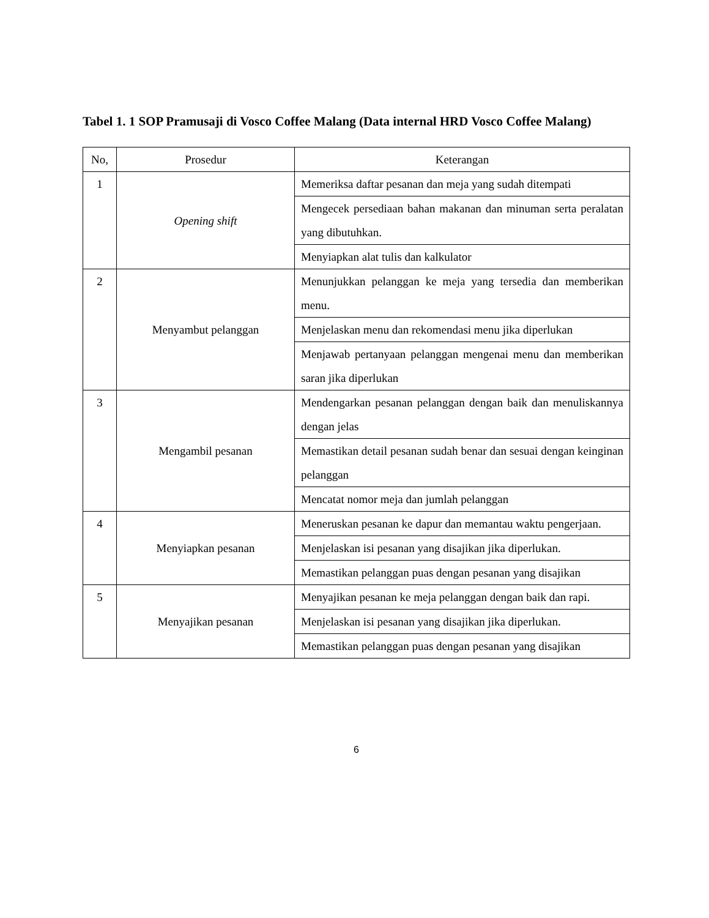Tabel 1. 1 SOP Pramusaji di Vosco Coffee Malang (Data internal HRD Vosco Coffee Malang)
| No, | Prosedur | Keterangan |
| --- | --- | --- |
| 1 | Opening shift | Memeriksa daftar pesanan dan meja yang sudah ditempati |
| | | Mengecek persediaan bahan makanan dan minuman serta peralatan yang dibutuhkan. |
| | | Menyiapkan alat tulis dan kalkulator |
| 2 | Menyambut pelanggan | Menunjukkan pelanggan ke meja yang tersedia dan memberikan menu. |
| | | Menjelaskan menu dan rekomendasi menu jika diperlukan |
| | | Menjawab pertanyaan pelanggan mengenai menu dan memberikan saran jika diperlukan |
| 3 | Mengambil pesanan | Mendengarkan pesanan pelanggan dengan baik dan menuliskannya dengan jelas |
| | | Memastikan detail pesanan sudah benar dan sesuai dengan keinginan pelanggan |
| | | Mencatat nomor meja dan jumlah pelanggan |
| 4 | Menyiapkan pesanan | Meneruskan pesanan ke dapur dan memantau waktu pengerjaan. |
| | | Menjelaskan isi pesanan yang disajikan jika diperlukan. |
| | | Memastikan pelanggan puas dengan pesanan yang disajikan |
| 5 | Menyajikan pesanan | Menyajikan pesanan ke meja pelanggan dengan baik dan rapi. |
| | | Menjelaskan isi pesanan yang disajikan jika diperlukan. |
| | | Memastikan pelanggan puas dengan pesanan yang disajikan |
6